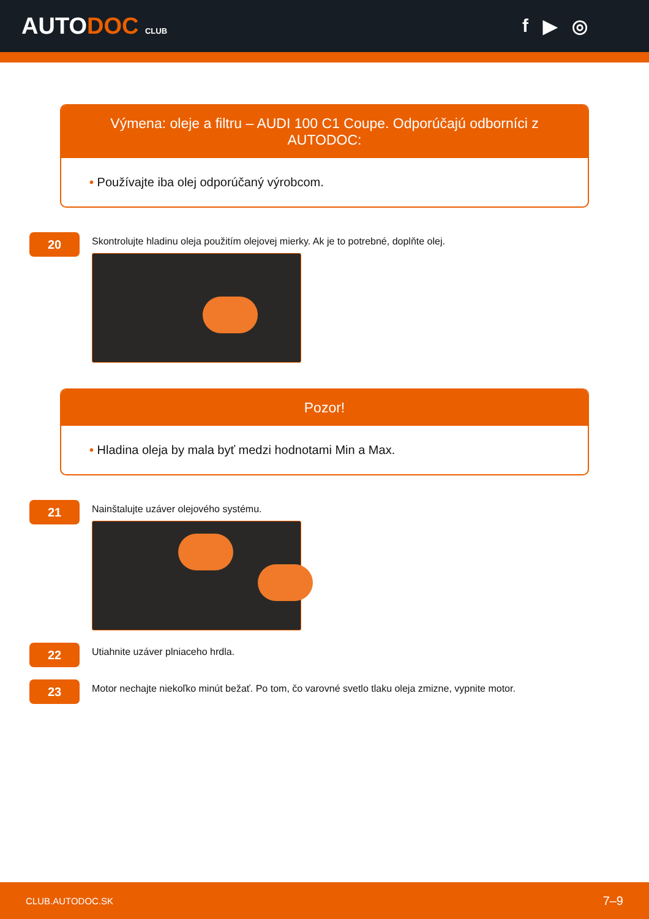AUTODOC CLUB
f ▶ ◎
Výmena: oleje a filtru – AUDI 100 C1 Coupe. Odporúčajú odborníci z AUTODOC:
• Používajte iba olej odporúčaný výrobcom.
20
Skontrolujte hladinu oleja použitím olejovej mierky. Ak je to potrebné, doplňte olej.
Pozor!
• Hladina oleja by mala byť medzi hodnotami Min a Max.
21
Nainštalujte uzáver olejového systému.
22
Utiahnite uzáver plniaceho hrdla.
23
Motor nechajte niekoľko minút bežať. Po tom, čo varovné svetlo tlaku oleja zmizne, vypnite motor.
CLUB.AUTODOC.SK 7–9